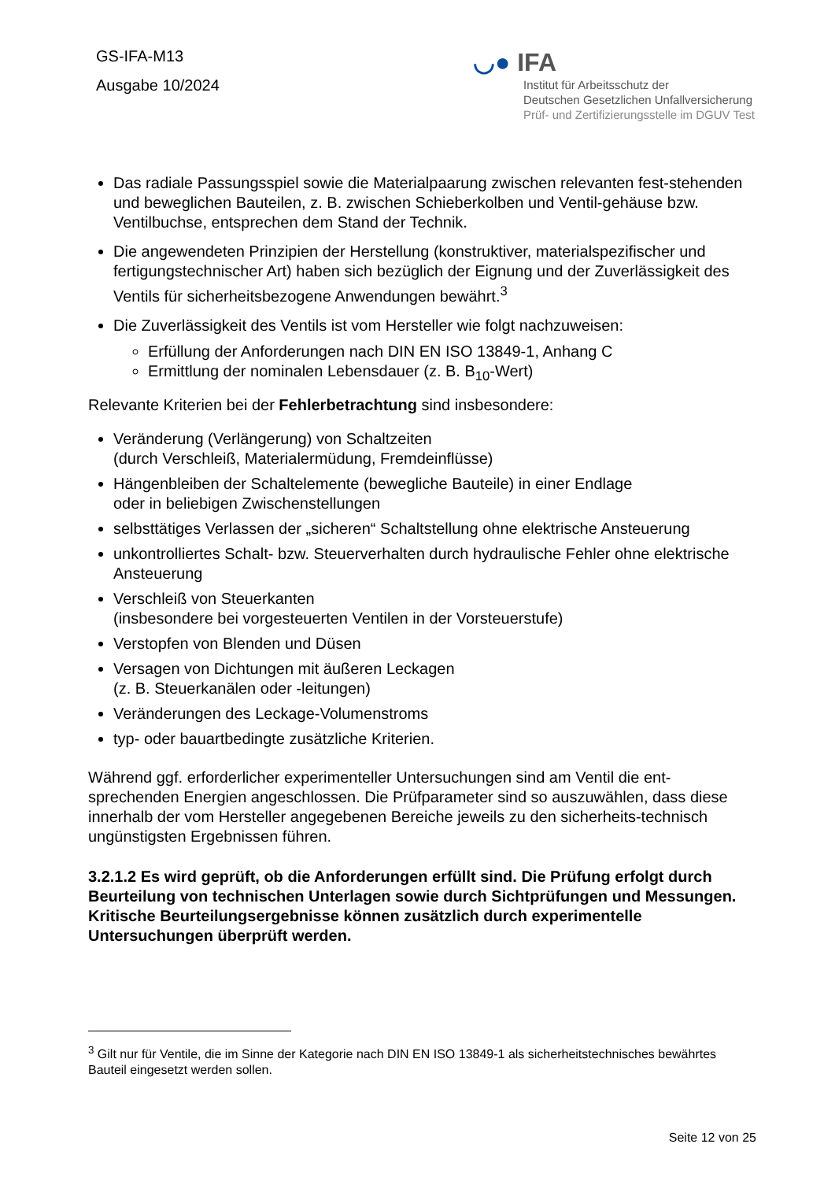GS-IFA-M13
Ausgabe 10/2024
◡● IFA
Institut für Arbeitsschutz der
Deutschen Gesetzlichen Unfallversicherung
Prüf- und Zertifizierungsstelle im DGUV Test
Das radiale Passungsspiel sowie die Materialpaarung zwischen relevanten fest-stehenden und beweglichen Bauteilen, z. B. zwischen Schieberkolben und Ventil-gehäuse bzw. Ventilbuchse, entsprechen dem Stand der Technik.
Die angewendeten Prinzipien der Herstellung (konstruktiver, materialspezifischer und fertigungstechnischer Art) haben sich bezüglich der Eignung und der Zuverlässigkeit des Ventils für sicherheitsbezogene Anwendungen bewährt.<sup>3</sup>
Die Zuverlässigkeit des Ventils ist vom Hersteller wie folgt nachzuweisen:
Erfüllung der Anforderungen nach DIN EN ISO 13849-1, Anhang C
Ermittlung der nominalen Lebensdauer (z. B. B<sub>10</sub>-Wert)
Relevante Kriterien bei der Fehlerbetrachtung sind insbesondere:
Veränderung (Verlängerung) von Schaltzeiten
(durch Verschleiß, Materialermüdung, Fremdeinflüsse)
Hängenbleiben der Schaltelemente (bewegliche Bauteile) in einer Endlage
oder in beliebigen Zwischenstellungen
selbsttätiges Verlassen der „sicheren“ Schaltstellung ohne elektrische Ansteuerung
unkontrolliertes Schalt- bzw. Steuerverhalten durch hydraulische Fehler ohne elektrische Ansteuerung
Verschleiß von Steuerkanten
(insbesondere bei vorgesteuerten Ventilen in der Vorsteuerstufe)
Verstopfen von Blenden und Düsen
Versagen von Dichtungen mit äußeren Leckagen
(z. B. Steuerkanälen oder -leitungen)
Veränderungen des Leckage-Volumenstroms
typ- oder bauartbedingte zusätzliche Kriterien.
Während ggf. erforderlicher experimenteller Untersuchungen sind am Ventil die ent-sprechenden Energien angeschlossen. Die Prüfparameter sind so auszuwählen, dass diese innerhalb der vom Hersteller angegebenen Bereiche jeweils zu den sicherheits-technisch ungünstigsten Ergebnissen führen.
3.2.1.2 Es wird geprüft, ob die Anforderungen erfüllt sind. Die Prüfung erfolgt durch Beurteilung von technischen Unterlagen sowie durch Sichtprüfungen und Messungen. Kritische Beurteilungsergebnisse können zusätzlich durch experimentelle Untersuchungen überprüft werden.
<sup>3</sup> Gilt nur für Ventile, die im Sinne der Kategorie nach DIN EN ISO 13849-1 als sicherheitstechnisches bewährtes Bauteil eingesetzt werden sollen.
Seite 12 von 25